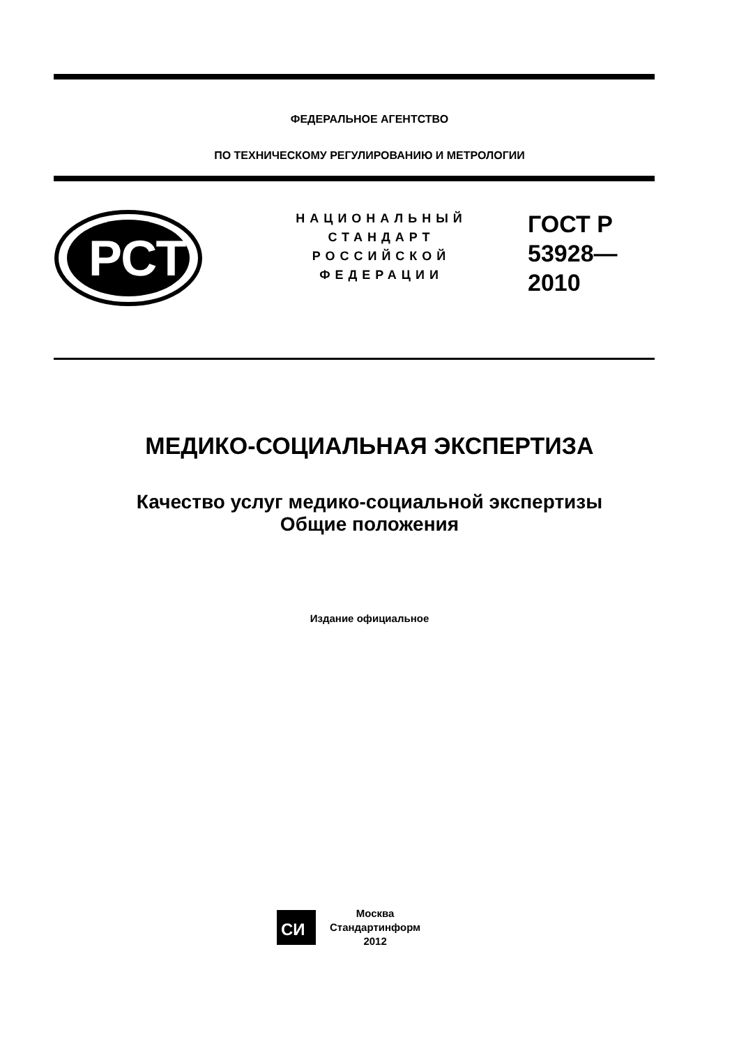ФЕДЕРАЛЬНОЕ АГЕНТСТВО
ПО ТЕХНИЧЕСКОМУ РЕГУЛИРОВАНИЮ И МЕТРОЛОГИИ
РСТ
НАЦИОНАЛЬНЫЙ
СТАНДАРТ
РОССИЙСКОЙ
ФЕДЕРАЦИИ
ГОСТ Р
53928—
2010
МЕДИКО-СОЦИАЛЬНАЯ ЭКСПЕРТИЗА
Качество услуг медико-социальной экспертизы
Общие положения
Издание официальное
СИ
Москва
Стандартинформ
2012